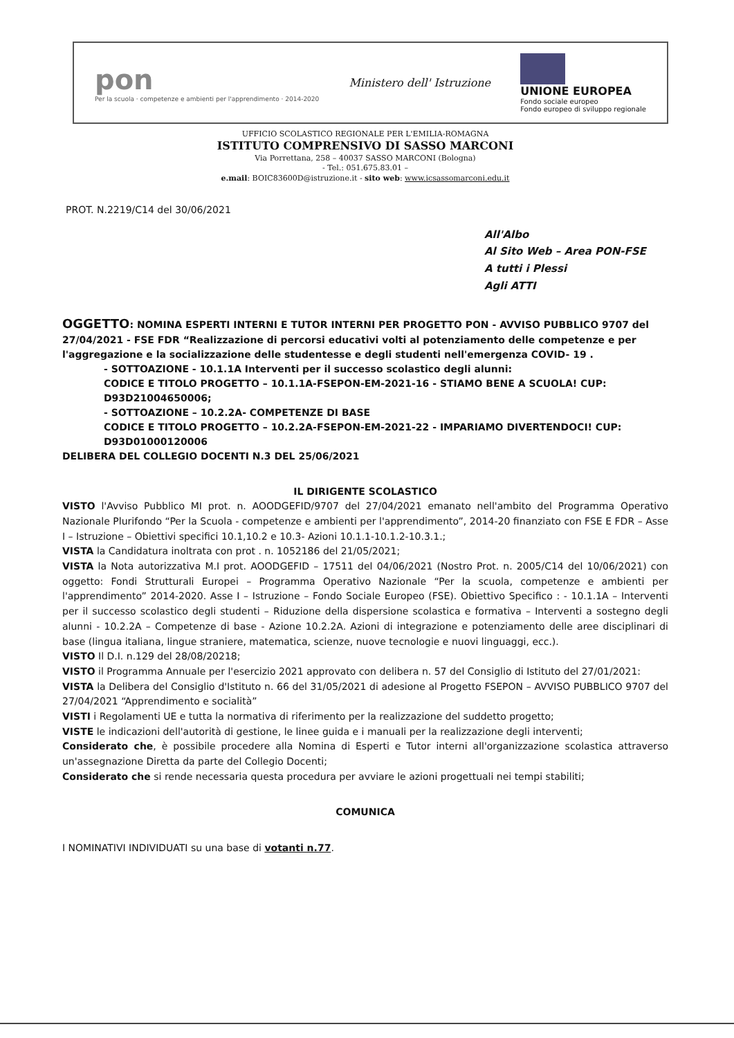pon
Per la scuola · competenze e ambienti per l'apprendimento · 2014-2020
Ministero dell' Istruzione
UNIONE EUROPEA Fondo sociale europeo Fondo europeo di sviluppo regionale
UFFICIO SCOLASTICO REGIONALE PER L'EMILIA-ROMAGNA
ISTITUTO COMPRENSIVO DI SASSO MARCONI
Via Porrettana, 258 – 40037 SASSO MARCONI (Bologna)
- Tel.: 051.675.83.01 –
e.mail: BOIC83600D@istruzione.it - sito web: www.icsassomarconi.edu.it
PROT. N.2219/C14 del 30/06/2021
All'Albo
Al Sito Web – Area PON-FSE
A tutti i Plessi
Agli ATTI
OGGETTO: NOMINA ESPERTI INTERNI E TUTOR INTERNI PER PROGETTO PON - AVVISO PUBBLICO 9707 del 27/04/2021 - FSE FDR “Realizzazione di percorsi educativi volti al potenziamento delle competenze e per l'aggregazione e la socializzazione delle studentesse e degli studenti nell'emergenza COVID- 19 .
- SOTTOAZIONE - 10.1.1A Interventi per il successo scolastico degli alunni:
CODICE E TITOLO PROGETTO – 10.1.1A-FSEPON-EM-2021-16 - STIAMO BENE A SCUOLA! CUP: D93D21004650006;
- SOTTOAZIONE – 10.2.2A- COMPETENZE DI BASE
CODICE E TITOLO PROGETTO – 10.2.2A-FSEPON-EM-2021-22 - IMPARIAMO DIVERTENDOCI! CUP: D93D01000120006
DELIBERA DEL COLLEGIO DOCENTI N.3 DEL 25/06/2021
IL DIRIGENTE SCOLASTICO
VISTO l'Avviso Pubblico MI prot. n. AOODGEFID/9707 del 27/04/2021 emanato nell'ambito del Programma Operativo Nazionale Plurifondo “Per la Scuola - competenze e ambienti per l'apprendimento”, 2014-20 finanziato con FSE E FDR – Asse I – Istruzione – Obiettivi specifici 10.1,10.2 e 10.3- Azioni 10.1.1-10.1.2-10.3.1.;
VISTA la Candidatura inoltrata con prot . n. 1052186 del 21/05/2021;
VISTA la Nota autorizzativa M.I prot. AOODGEFID – 17511 del 04/06/2021 (Nostro Prot. n. 2005/C14 del 10/06/2021) con oggetto: Fondi Strutturali Europei – Programma Operativo Nazionale “Per la scuola, competenze e ambienti per l'apprendimento” 2014-2020. Asse I – Istruzione – Fondo Sociale Europeo (FSE). Obiettivo Specifico : - 10.1.1A – Interventi per il successo scolastico degli studenti – Riduzione della dispersione scolastica e formativa – Interventi a sostegno degli alunni - 10.2.2A – Competenze di base - Azione 10.2.2A. Azioni di integrazione e potenziamento delle aree disciplinari di base (lingua italiana, lingue straniere, matematica, scienze, nuove tecnologie e nuovi linguaggi, ecc.).
VISTO Il D.I. n.129 del 28/08/20218;
VISTO il Programma Annuale per l'esercizio 2021 approvato con delibera n. 57 del Consiglio di Istituto del 27/01/2021:
VISTA la Delibera del Consiglio d'Istituto n. 66 del 31/05/2021 di adesione al Progetto FSEPON – AVVISO PUBBLICO 9707 del 27/04/2021 “Apprendimento e socialità”
VISTI i Regolamenti UE e tutta la normativa di riferimento per la realizzazione del suddetto progetto;
VISTE le indicazioni dell'autorità di gestione, le linee guida e i manuali per la realizzazione degli interventi;
Considerato che, è possibile procedere alla Nomina di Esperti e Tutor interni all'organizzazione scolastica attraverso un'assegnazione Diretta da parte del Collegio Docenti;
Considerato che si rende necessaria questa procedura per avviare le azioni progettuali nei tempi stabiliti;
COMUNICA
I NOMINATIVI INDIVIDUATI su una base di votanti n.77.